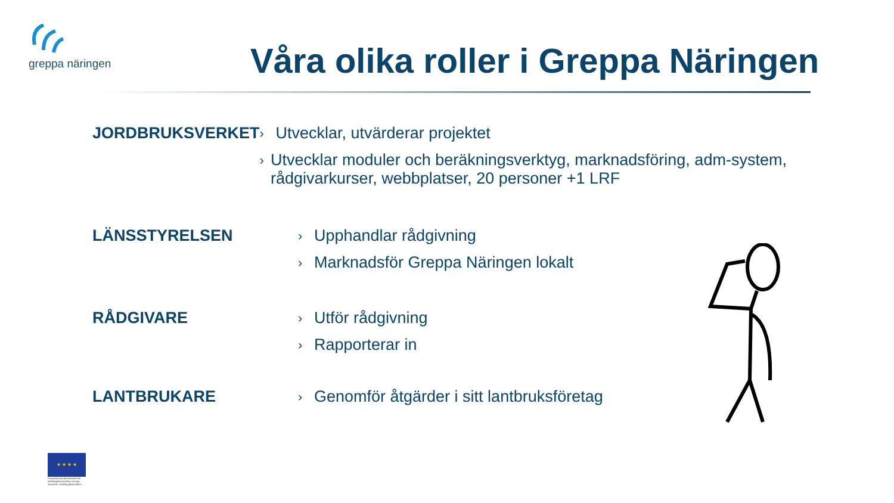greppa näringen
Våra olika roller i Greppa Näringen
JORDBRUKSVERKET
› Utvecklar, utvärderar projektet
› Utvecklar moduler och beräkningsverktyg, marknadsföring, adm-system, rådgivarkurser, webbplatser, 20 personer +1 LRF
LÄNSSTYRELSEN
› Upphandlar rådgivning
› Marknadsför Greppa Näringen lokalt
RÅDGIVARE
› Utför rådgivning
› Rapporterar in
LANTBRUKARE
› Genomför åtgärder i sitt lantbruksföretag
★ ★ ★ ★
Europeiska jordbruksfonden för landsbygdsutveckling: Europa investerar i landsbygdsområden